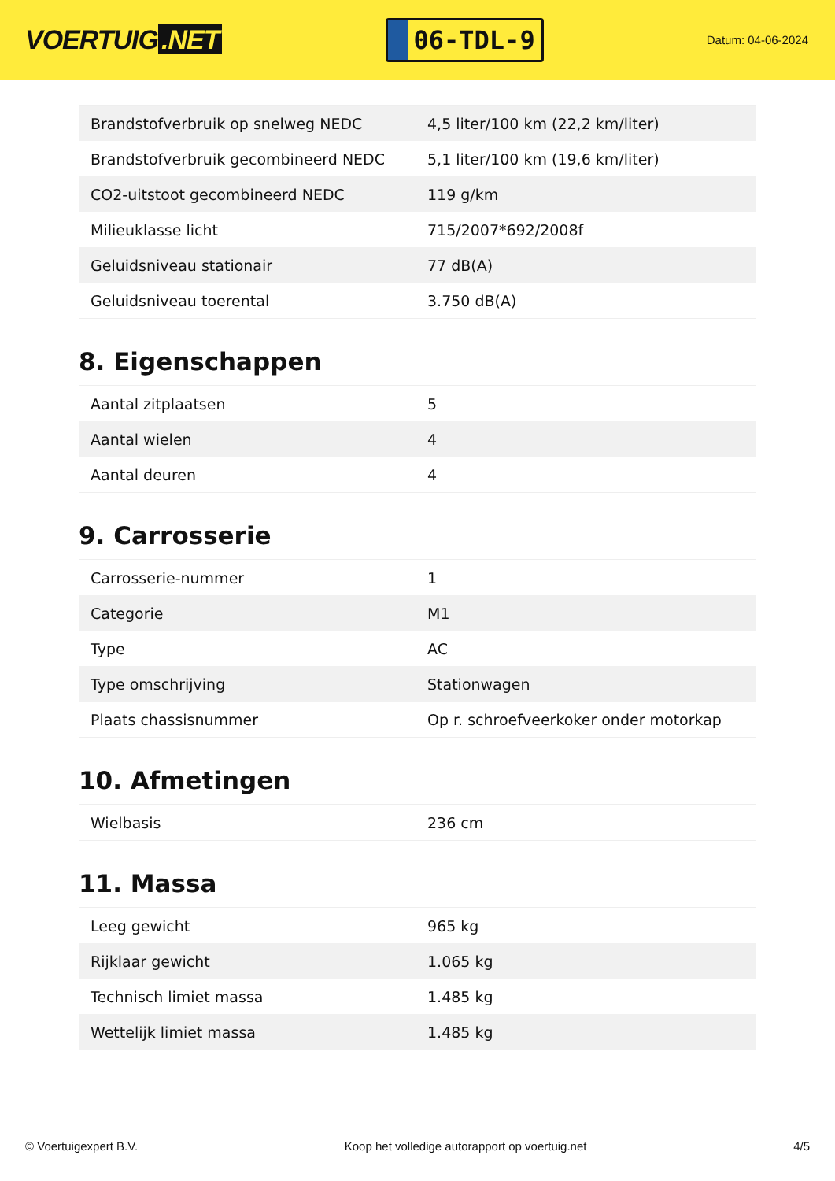VOERTUIG.NET
06-TDL-9
Datum: 04-06-2024
| Brandstofverbruik op snelweg NEDC | 4,5 liter/100 km (22,2 km/liter) |
| Brandstofverbruik gecombineerd NEDC | 5,1 liter/100 km (19,6 km/liter) |
| CO2-uitstoot gecombineerd NEDC | 119 g/km |
| Milieuklasse licht | 715/2007*692/2008f |
| Geluidsniveau stationair | 77 dB(A) |
| Geluidsniveau toerental | 3.750 dB(A) |
8. Eigenschappen
| Aantal zitplaatsen | 5 |
| Aantal wielen | 4 |
| Aantal deuren | 4 |
9. Carrosserie
| Carrosserie-nummer | 1 |
| Categorie | M1 |
| Type | AC |
| Type omschrijving | Stationwagen |
| Plaats chassisnummer | Op r. schroefveerkoker onder motorkap |
10. Afmetingen
| Wielbasis | 236 cm |
11. Massa
| Leeg gewicht | 965 kg |
| Rijklaar gewicht | 1.065 kg |
| Technisch limiet massa | 1.485 kg |
| Wettelijk limiet massa | 1.485 kg |
© Voertuigexpert B.V. Koop het volledige autorapport op voertuig.net 4/5